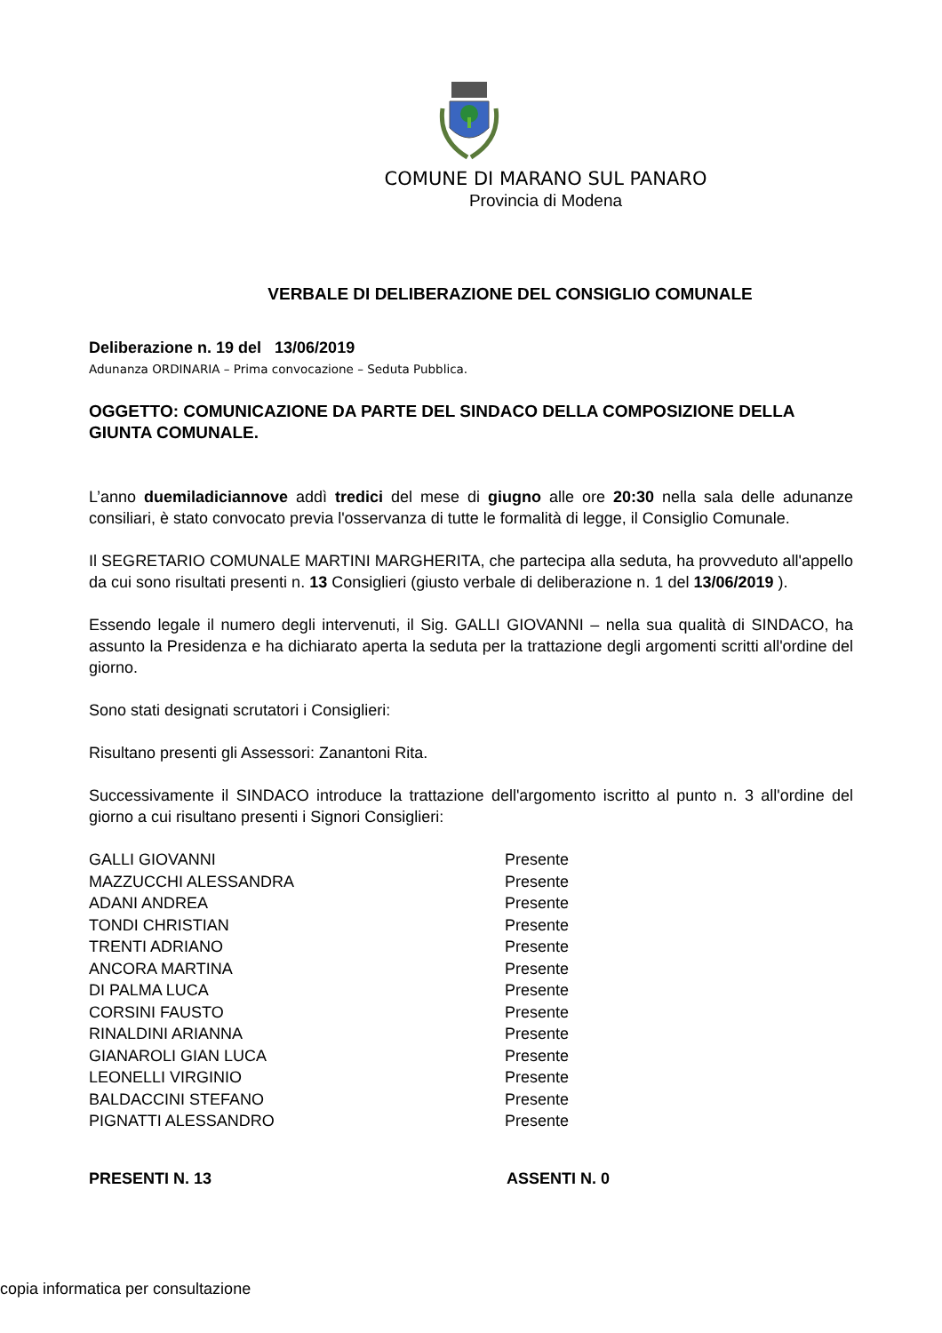COMUNE DI MARANO SUL PANARO
Provincia di Modena
VERBALE DI DELIBERAZIONE DEL CONSIGLIO COMUNALE
Deliberazione n. 19 del 13/06/2019
Adunanza ORDINARIA – Prima convocazione – Seduta Pubblica.
OGGETTO: COMUNICAZIONE DA PARTE DEL SINDACO DELLA COMPOSIZIONE DELLA GIUNTA COMUNALE.
L’anno duemiladiciannove addì tredici del mese di giugno alle ore 20:30 nella sala delle adunanze consiliari, è stato convocato previa l'osservanza di tutte le formalità di legge, il Consiglio Comunale.
Il SEGRETARIO COMUNALE MARTINI MARGHERITA, che partecipa alla seduta, ha provveduto all'appello da cui sono risultati presenti n. 13 Consiglieri (giusto verbale di deliberazione n. 1 del 13/06/2019 ).
Essendo legale il numero degli intervenuti, il Sig. GALLI GIOVANNI – nella sua qualità di SINDACO, ha assunto la Presidenza e ha dichiarato aperta la seduta per la trattazione degli argomenti scritti all'ordine del giorno.
Sono stati designati scrutatori i Consiglieri:
Risultano presenti gli Assessori: Zanantoni Rita.
Successivamente il SINDACO introduce la trattazione dell'argomento iscritto al punto n. 3 all'ordine del giorno a cui risultano presenti i Signori Consiglieri:
| GALLI GIOVANNI | Presente |
| MAZZUCCHI ALESSANDRA | Presente |
| ADANI ANDREA | Presente |
| TONDI CHRISTIAN | Presente |
| TRENTI ADRIANO | Presente |
| ANCORA MARTINA | Presente |
| DI PALMA LUCA | Presente |
| CORSINI FAUSTO | Presente |
| RINALDINI ARIANNA | Presente |
| GIANAROLI GIAN LUCA | Presente |
| LEONELLI VIRGINIO | Presente |
| BALDACCINI STEFANO | Presente |
| PIGNATTI ALESSANDRO | Presente |
| PRESENTI N. 13 | ASSENTI N. 0 |
copia informatica per consultazione